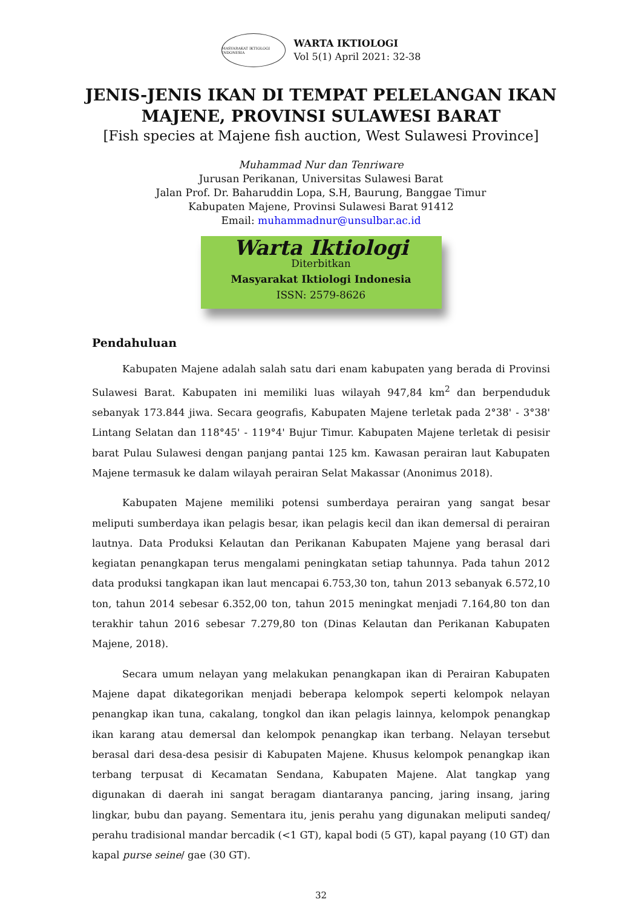MASYARAKAT IKTIOLOGI INDONESIA
WARTA IKTIOLOGI
Vol 5(1) April 2021: 32-38
JENIS-JENIS IKAN DI TEMPAT PELELANGAN IKAN
MAJENE, PROVINSI SULAWESI BARAT
[Fish species at Majene fish auction, West Sulawesi Province]
Muhammad Nur dan Tenriware
Jurusan Perikanan, Universitas Sulawesi Barat
Jalan Prof. Dr. Baharuddin Lopa, S.H, Baurung, Banggae Timur
Kabupaten Majene, Provinsi Sulawesi Barat 91412
Email: muhammadnur@unsulbar.ac.id
Warta Iktiologi
Diterbitkan
Masyarakat Iktiologi Indonesia
ISSN: 2579-8626
Pendahuluan
Kabupaten Majene adalah salah satu dari enam kabupaten yang berada di Provinsi Sulawesi Barat. Kabupaten ini memiliki luas wilayah 947,84 km<sup>2</sup> dan berpenduduk sebanyak 173.844 jiwa. Secara geografis, Kabupaten Majene terletak pada 2°38' - 3°38' Lintang Selatan dan 118°45' - 119°4' Bujur Timur. Kabupaten Majene terletak di pesisir barat Pulau Sulawesi dengan panjang pantai 125 km. Kawasan perairan laut Kabupaten Majene termasuk ke dalam wilayah perairan Selat Makassar (Anonimus 2018).
Kabupaten Majene memiliki potensi sumberdaya perairan yang sangat besar meliputi sumberdaya ikan pelagis besar, ikan pelagis kecil dan ikan demersal di perairan lautnya. Data Produksi Kelautan dan Perikanan Kabupaten Majene yang berasal dari kegiatan penangkapan terus mengalami peningkatan setiap tahunnya. Pada tahun 2012 data produksi tangkapan ikan laut mencapai 6.753,30 ton, tahun 2013 sebanyak 6.572,10 ton, tahun 2014 sebesar 6.352,00 ton, tahun 2015 meningkat menjadi 7.164,80 ton dan terakhir tahun 2016 sebesar 7.279,80 ton (Dinas Kelautan dan Perikanan Kabupaten Majene, 2018).
Secara umum nelayan yang melakukan penangkapan ikan di Perairan Kabupaten Majene dapat dikategorikan menjadi beberapa kelompok seperti kelompok nelayan penangkap ikan tuna, cakalang, tongkol dan ikan pelagis lainnya, kelompok penangkap ikan karang atau demersal dan kelompok penangkap ikan terbang. Nelayan tersebut berasal dari desa-desa pesisir di Kabupaten Majene. Khusus kelompok penangkap ikan terbang terpusat di Kecamatan Sendana, Kabupaten Majene. Alat tangkap yang digunakan di daerah ini sangat beragam diantaranya pancing, jaring insang, jaring lingkar, bubu dan payang. Sementara itu, jenis perahu yang digunakan meliputi sandeq/ perahu tradisional mandar bercadik (<1 GT), kapal bodi (5 GT), kapal payang (10 GT) dan kapal purse seine/ gae (30 GT).
32